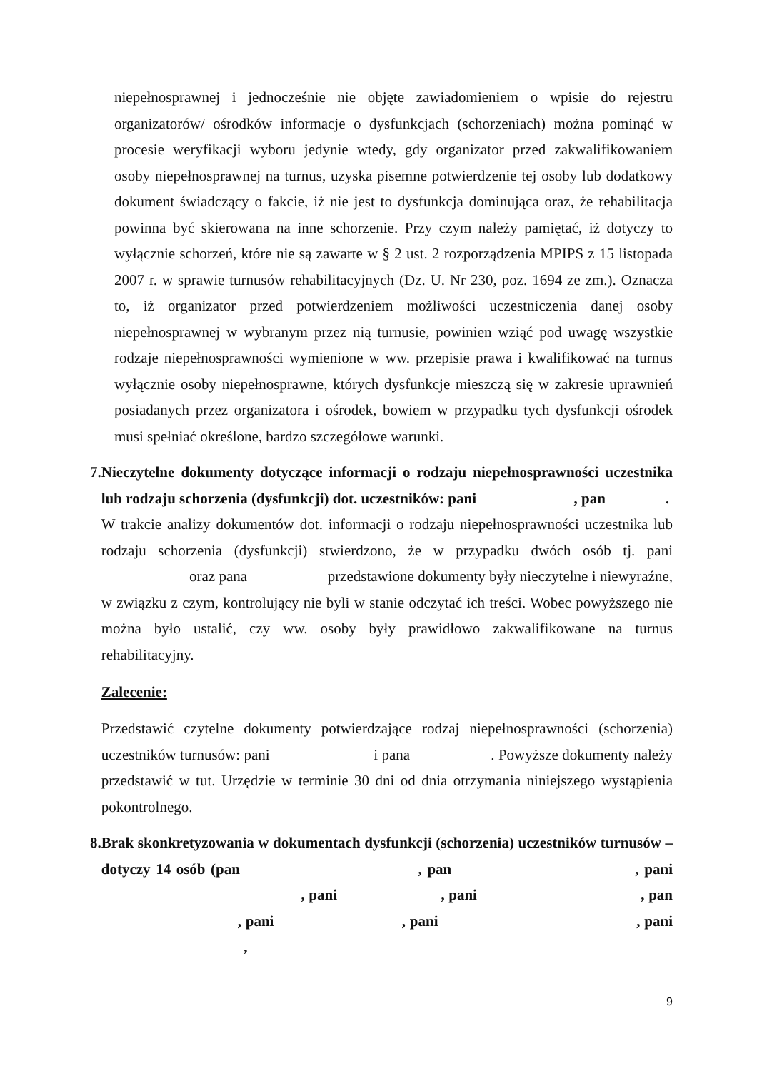niepełnosprawnej i jednocześnie nie objęte zawiadomieniem o wpisie do rejestru organizatorów/ ośrodków informacje o dysfunkcjach (schorzeniach) można pominąć w procesie weryfikacji wyboru jedynie wtedy, gdy organizator przed zakwalifikowaniem osoby niepełnosprawnej na turnus, uzyska pisemne potwierdzenie tej osoby lub dodatkowy dokument świadczący o fakcie, iż nie jest to dysfunkcja dominująca oraz, że rehabilitacja powinna być skierowana na inne schorzenie. Przy czym należy pamiętać, iż dotyczy to wyłącznie schorzeń, które nie są zawarte w § 2 ust. 2 rozporządzenia MPIPS z 15 listopada 2007 r. w sprawie turnusów rehabilitacyjnych (Dz. U. Nr 230, poz. 1694 ze zm.). Oznacza to, iż organizator przed potwierdzeniem możliwości uczestniczenia danej osoby niepełnosprawnej w wybranym przez nią turnusie, powinien wziąć pod uwagę wszystkie rodzaje niepełnosprawności wymienione w ww. przepisie prawa i kwalifikować na turnus wyłącznie osoby niepełnosprawne, których dysfunkcje mieszczą się w zakresie uprawnień posiadanych przez organizatora i ośrodek, bowiem w przypadku tych dysfunkcji ośrodek musi spełniać określone, bardzo szczegółowe warunki.
7. Nieczytelne dokumenty dotyczące informacji o rodzaju niepełnosprawności uczestnika lub rodzaju schorzenia (dysfunkcji) dot. uczestników: pani , pan .
W trakcie analizy dokumentów dot. informacji o rodzaju niepełnosprawności uczestnika lub rodzaju schorzenia (dysfunkcji) stwierdzono, że w przypadku dwóch osób tj. pani oraz pana przedstawione dokumenty były nieczytelne i niewyraźne, w związku z czym, kontrolujący nie byli w stanie odczytać ich treści. Wobec powyższego nie można było ustalić, czy ww. osoby były prawidłowo zakwalifikowane na turnus rehabilitacyjny.
Zalecenie:
Przedstawić czytelne dokumenty potwierdzające rodzaj niepełnosprawności (schorzenia) uczestników turnusów: pani i pana . Powyższe dokumenty należy przedstawić w tut. Urzędzie w terminie 30 dni od dnia otrzymania niniejszego wystąpienia pokontrolnego.
8. Brak skonkretyzowania w dokumentach dysfunkcji (schorzenia) uczestników turnusów – dotyczy 14 osób (pan , pan , pani , pani , pani , pan , pani , pani , pani ,
9